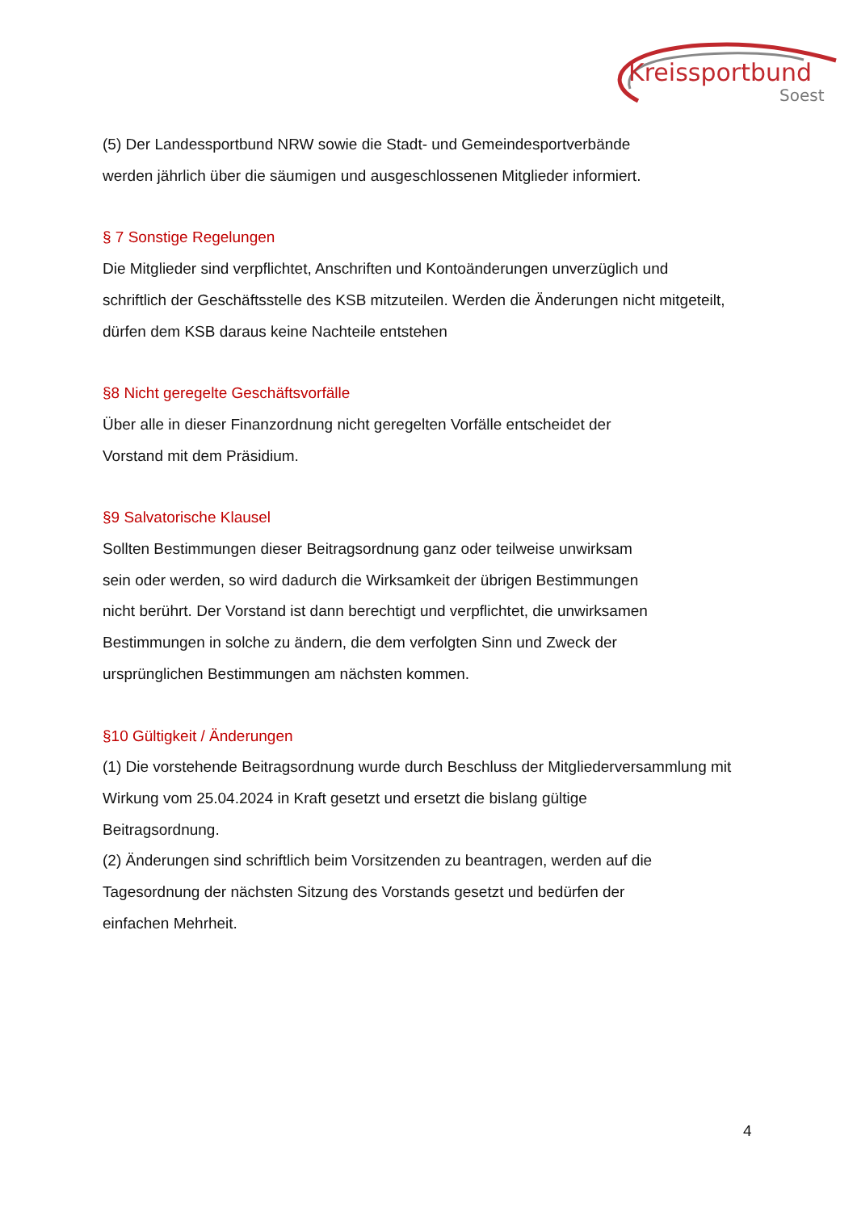Kreissportbund
Soest
(5) Der Landessportbund NRW sowie die Stadt- und Gemeindesportverbände
werden jährlich über die säumigen und ausgeschlossenen Mitglieder informiert.
§ 7 Sonstige Regelungen
Die Mitglieder sind verpflichtet, Anschriften und Kontoänderungen unverzüglich und
schriftlich der Geschäftsstelle des KSB mitzuteilen. Werden die Änderungen nicht mitgeteilt,
dürfen dem KSB daraus keine Nachteile entstehen
§8 Nicht geregelte Geschäftsvorfälle
Über alle in dieser Finanzordnung nicht geregelten Vorfälle entscheidet der
Vorstand mit dem Präsidium.
§9 Salvatorische Klausel
Sollten Bestimmungen dieser Beitragsordnung ganz oder teilweise unwirksam
sein oder werden, so wird dadurch die Wirksamkeit der übrigen Bestimmungen
nicht berührt. Der Vorstand ist dann berechtigt und verpflichtet, die unwirksamen
Bestimmungen in solche zu ändern, die dem verfolgten Sinn und Zweck der
ursprünglichen Bestimmungen am nächsten kommen.
§10 Gültigkeit / Änderungen
(1) Die vorstehende Beitragsordnung wurde durch Beschluss der Mitgliederversammlung mit
Wirkung vom 25.04.2024 in Kraft gesetzt und ersetzt die bislang gültige
Beitragsordnung.
(2) Änderungen sind schriftlich beim Vorsitzenden zu beantragen, werden auf die
Tagesordnung der nächsten Sitzung des Vorstands gesetzt und bedürfen der
einfachen Mehrheit.
4